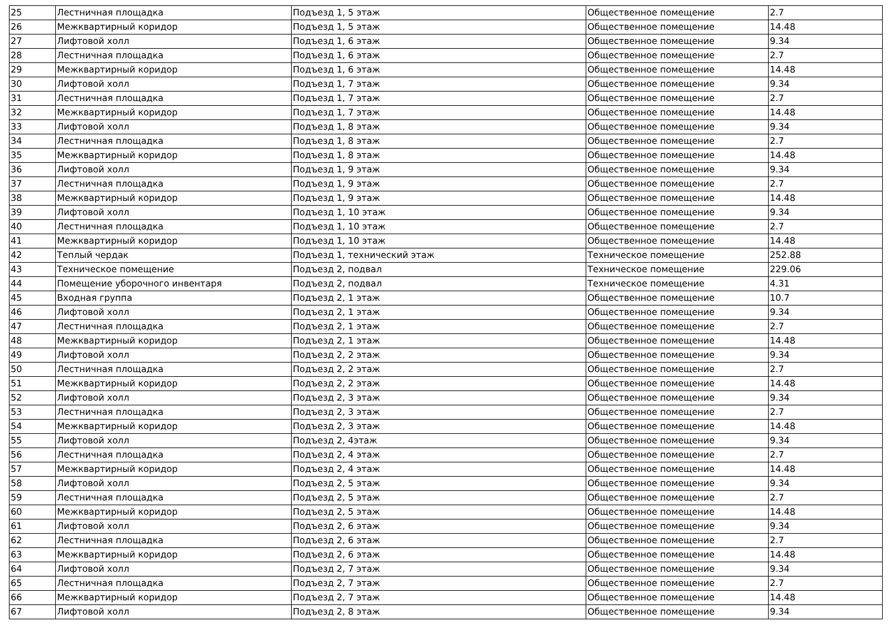| 25 | Лестничная площадка | Подъезд 1, 5 этаж | Общественное помещение | 2.7 |
| 26 | Межквартирный коридор | Подъезд 1, 5 этаж | Общественное помещение | 14.48 |
| 27 | Лифтовой холл | Подъезд 1, 6 этаж | Общественное помещение | 9.34 |
| 28 | Лестничная площадка | Подъезд 1, 6 этаж | Общественное помещение | 2.7 |
| 29 | Межквартирный коридор | Подъезд 1, 6 этаж | Общественное помещение | 14.48 |
| 30 | Лифтовой холл | Подъезд 1, 7 этаж | Общественное помещение | 9.34 |
| 31 | Лестничная площадка | Подъезд 1, 7 этаж | Общественное помещение | 2.7 |
| 32 | Межквартирный коридор | Подъезд 1, 7 этаж | Общественное помещение | 14.48 |
| 33 | Лифтовой холл | Подъезд 1, 8 этаж | Общественное помещение | 9.34 |
| 34 | Лестничная площадка | Подъезд 1, 8 этаж | Общественное помещение | 2.7 |
| 35 | Межквартирный коридор | Подъезд 1, 8 этаж | Общественное помещение | 14.48 |
| 36 | Лифтовой холл | Подъезд 1, 9 этаж | Общественное помещение | 9.34 |
| 37 | Лестничная площадка | Подъезд 1, 9 этаж | Общественное помещение | 2.7 |
| 38 | Межквартирный коридор | Подъезд 1, 9 этаж | Общественное помещение | 14.48 |
| 39 | Лифтовой холл | Подъезд 1, 10 этаж | Общественное помещение | 9.34 |
| 40 | Лестничная площадка | Подъезд 1, 10 этаж | Общественное помещение | 2.7 |
| 41 | Межквартирный коридор | Подъезд 1, 10 этаж | Общественное помещение | 14.48 |
| 42 | Теплый чердак | Подъезд 1, технический этаж | Техническое помещение | 252.88 |
| 43 | Техническое помещение | Подъезд 2, подвал | Техническое помещение | 229.06 |
| 44 | Помещение уборочного инвентаря | Подъезд 2, подвал | Техническое помещение | 4.31 |
| 45 | Входная группа | Подъезд 2, 1 этаж | Общественное помещение | 10.7 |
| 46 | Лифтовой холл | Подъезд 2, 1 этаж | Общественное помещение | 9.34 |
| 47 | Лестничная площадка | Подъезд 2, 1 этаж | Общественное помещение | 2.7 |
| 48 | Межквартирный коридор | Подъезд 2, 1 этаж | Общественное помещение | 14.48 |
| 49 | Лифтовой холл | Подъезд 2, 2 этаж | Общественное помещение | 9.34 |
| 50 | Лестничная площадка | Подъезд 2, 2 этаж | Общественное помещение | 2.7 |
| 51 | Межквартирный коридор | Подъезд 2, 2 этаж | Общественное помещение | 14.48 |
| 52 | Лифтовой холл | Подъезд 2, 3 этаж | Общественное помещение | 9.34 |
| 53 | Лестничная площадка | Подъезд 2, 3 этаж | Общественное помещение | 2.7 |
| 54 | Межквартирный коридор | Подъезд 2, 3 этаж | Общественное помещение | 14.48 |
| 55 | Лифтовой холл | Подъезд 2, 4этаж | Общественное помещение | 9.34 |
| 56 | Лестничная площадка | Подъезд 2, 4 этаж | Общественное помещение | 2.7 |
| 57 | Межквартирный коридор | Подъезд 2, 4 этаж | Общественное помещение | 14.48 |
| 58 | Лифтовой холл | Подъезд 2, 5 этаж | Общественное помещение | 9.34 |
| 59 | Лестничная площадка | Подъезд 2, 5 этаж | Общественное помещение | 2.7 |
| 60 | Межквартирный коридор | Подъезд 2, 5 этаж | Общественное помещение | 14.48 |
| 61 | Лифтовой холл | Подъезд 2, 6 этаж | Общественное помещение | 9.34 |
| 62 | Лестничная площадка | Подъезд 2, 6 этаж | Общественное помещение | 2.7 |
| 63 | Межквартирный коридор | Подъезд 2, 6 этаж | Общественное помещение | 14.48 |
| 64 | Лифтовой холл | Подъезд 2, 7 этаж | Общественное помещение | 9.34 |
| 65 | Лестничная площадка | Подъезд 2, 7 этаж | Общественное помещение | 2.7 |
| 66 | Межквартирный коридор | Подъезд 2, 7 этаж | Общественное помещение | 14.48 |
| 67 | Лифтовой холл | Подъезд 2, 8 этаж | Общественное помещение | 9.34 |